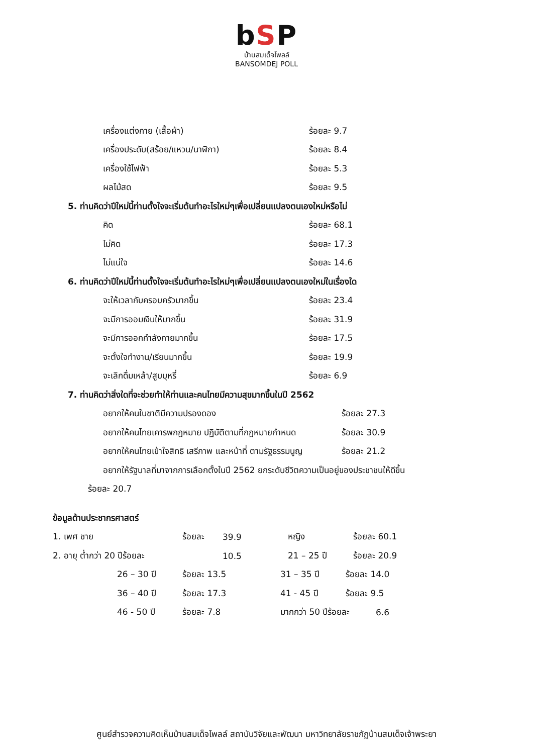bSP
บ้านสมเด็จโพลล์
BANSOMDEJ POLL
เครื่องแต่งกาย (เสื้อผ้า) ร้อยละ 9.7
เครื่องประดับ(สร้อย/แหวน/นาฬิกา) ร้อยละ 8.4
เครื่องใช้ไฟฟ้า ร้อยละ 5.3
ผลไม้สด ร้อยละ 9.5
5. ท่านคิดว่าปีใหม่นี้ท่านตั้งใจจะเริ่มต้นทำอะไรใหม่ๆเพื่อเปลี่ยนแปลงตนเองใหม่หรือไม่
คิด ร้อยละ 68.1
ไม่คิด ร้อยละ 17.3
ไม่แน่ใจ ร้อยละ 14.6
6. ท่านคิดว่าปีใหม่นี้ท่านตั้งใจจะเริ่มต้นทำอะไรใหม่ๆเพื่อเปลี่ยนแปลงตนเองใหม่ในเรื่องใด
จะให้เวลากับครอบครัวมากขึ้น ร้อยละ 23.4
จะมีการออมเงินให้มากขึ้น ร้อยละ 31.9
จะมีการออกกำลังกายมากขึ้น ร้อยละ 17.5
จะตั้งใจทำงาน/เรียนมากขึ้น ร้อยละ 19.9
จะเลิกดื่มเหล้า/สูบบุหรี่ ร้อยละ 6.9
7. ท่านคิดว่าสิ่งใดที่จะช่วยทำให้ท่านและคนไทยมีความสุขมากขึ้นในปี 2562
อยากให้คนในชาติมีความปรองดอง ร้อยละ 27.3
อยากให้คนไทยเคารพกฎหมาย ปฏิบัติตามที่กฎหมายกำหนด
ร้อยละ 30.9
อยากให้คนไทยเข้าใจสิทธิ เสรีภาพ และหน้าที่ ตามรัฐธรรมนูญ
ร้อยละ 21.2
อยากให้รัฐบาลที่มาจากการเลือกตั้งในปี 2562 ยกระดับชีวิตความเป็นอยู่ของประชาชนให้ดีขึ้น
ร้อยละ 20.7
ข้อมูลด้านประชากรศาสตร์
1. เพศ ชาย ร้อยละ 39.9 หญิง ร้อยละ 60.1
2. อายุ ต่ำกว่า 20 ปีร้อยละ 10.5 21 – 25 ปี ร้อยละ 20.9
26 – 30 ปี ร้อยละ 13.5 31 – 35 ปี ร้อยละ 14.0
36 – 40 ปี ร้อยละ 17.3 41 - 45 ปี ร้อยละ 9.5
46 - 50 ปี ร้อยละ 7.8 มากกว่า 50 ปีร้อยละ 6.6
ศูนย์สำรวจความคิดเห็นบ้านสมเด็จโพลล์ สถาบันวิจัยและพัฒนา มหาวิทยาลัยราชภัฏบ้านสมเด็จเจ้าพระยา